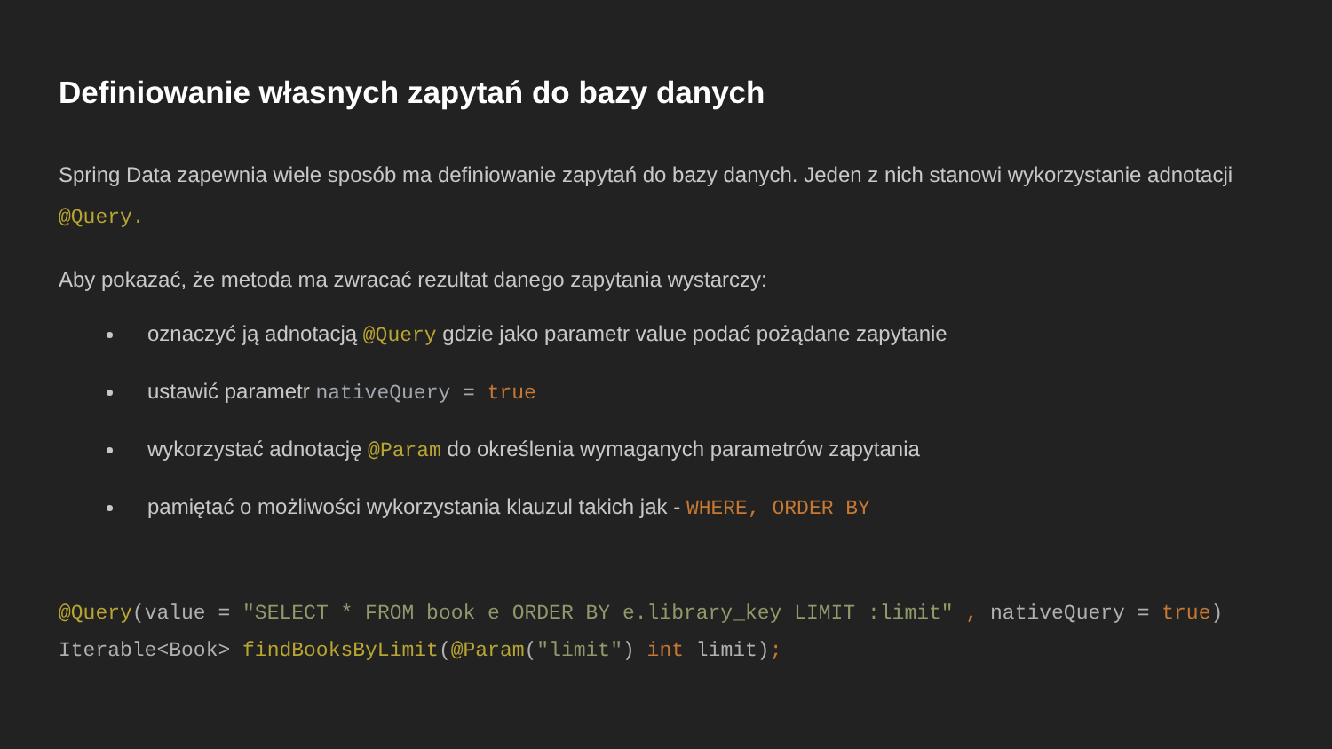Definiowanie własnych zapytań do bazy danych
Spring Data zapewnia wiele sposób ma definiowanie zapytań do bazy danych. Jeden z nich stanowi wykorzystanie adnotacji @Query.
Aby pokazać, że metoda ma zwracać rezultat danego zapytania wystarczy:
oznaczyć ją adnotacją @Query gdzie jako parametr value podać pożądane zapytanie
ustawić parametr nativeQuery = true
wykorzystać adnotację @Param do określenia wymaganych parametrów zapytania
pamiętać o możliwości wykorzystania klauzul takich jak - WHERE, ORDER BY
@Query(value = "SELECT * FROM book e ORDER BY e.library_key LIMIT :limit" , nativeQuery = true) Iterable<Book> findBooksByLimit(@Param("limit") int limit);